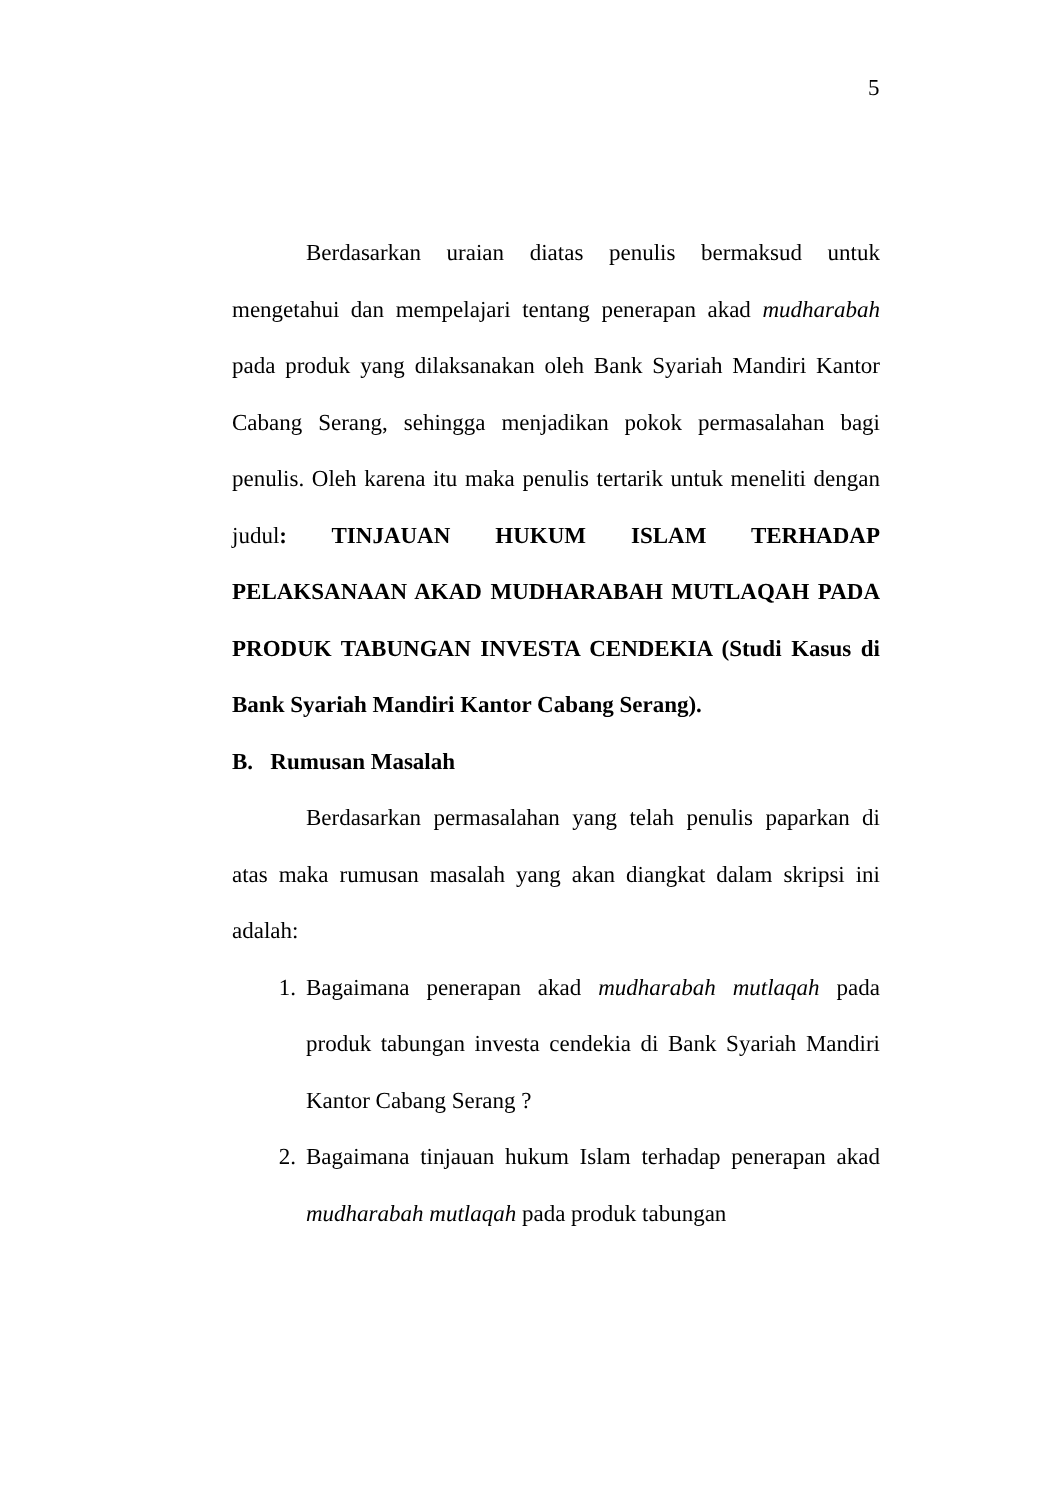5
Berdasarkan uraian diatas penulis bermaksud untuk mengetahui dan mempelajari tentang penerapan akad mudharabah pada produk yang dilaksanakan oleh Bank Syariah Mandiri Kantor Cabang Serang, sehingga menjadikan pokok permasalahan bagi penulis. Oleh karena itu maka penulis tertarik untuk meneliti dengan judul: TINJAUAN HUKUM ISLAM TERHADAP PELAKSANAAN AKAD MUDHARABAH MUTLAQAH PADA PRODUK TABUNGAN INVESTA CENDEKIA (Studi Kasus di Bank Syariah Mandiri Kantor Cabang Serang).
B. Rumusan Masalah
Berdasarkan permasalahan yang telah penulis paparkan di atas maka rumusan masalah yang akan diangkat dalam skripsi ini adalah:
1. Bagaimana penerapan akad mudharabah mutlaqah pada produk tabungan investa cendekia di Bank Syariah Mandiri Kantor Cabang Serang ?
2. Bagaimana tinjauan hukum Islam terhadap penerapan akad mudharabah mutlaqah pada produk tabungan